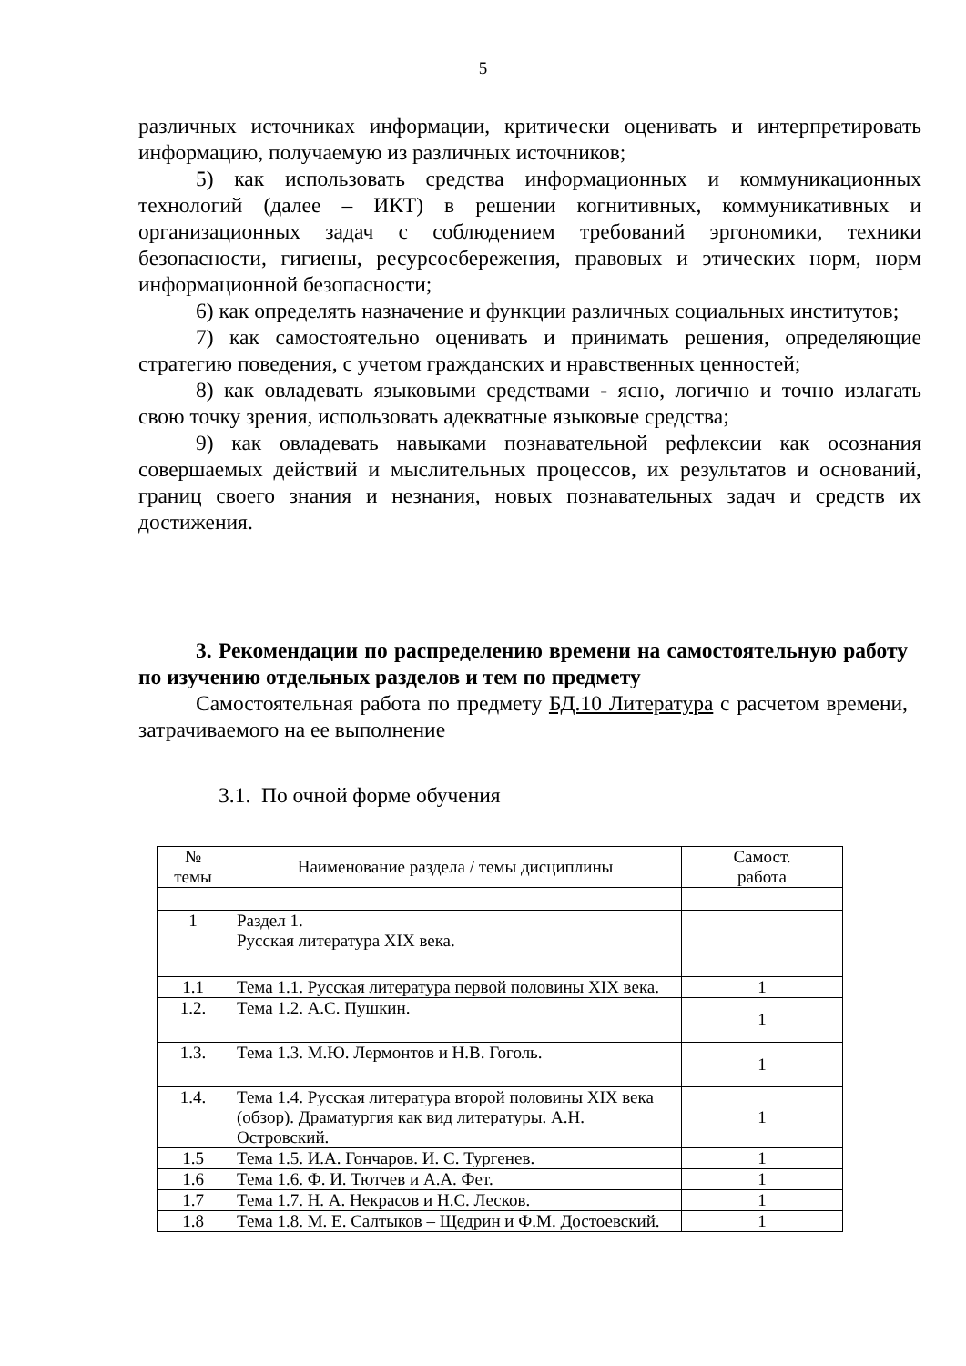5
различных источниках информации, критически оценивать и интерпретировать информацию, получаемую из различных источников;
5) как использовать средства информационных и коммуникационных технологий (далее – ИКТ) в решении когнитивных, коммуникативных и организационных задач с соблюдением требований эргономики, техники безопасности, гигиены, ресурсосбережения, правовых и этических норм, норм информационной безопасности;
6) как определять назначение и функции различных социальных институтов;
7) как самостоятельно оценивать и принимать решения, определяющие стратегию поведения, с учетом гражданских и нравственных ценностей;
8) как овладевать языковыми средствами - ясно, логично и точно излагать свою точку зрения, использовать адекватные языковые средства;
9) как овладевать навыками познавательной рефлексии как осознания совершаемых действий и мыслительных процессов, их результатов и оснований, границ своего знания и незнания, новых познавательных задач и средств их достижения.
3. Рекомендации по распределению времени на самостоятельную работу по изучению отдельных разделов и тем по предмету
Самостоятельная работа по предмету БД.10 Литература с расчетом времени, затрачиваемого на ее выполнение
3.1. По очной форме обучения
| № темы | Наименование раздела / темы дисциплины | Самост. работа |
| --- | --- | --- |
| 1 | Раздел 1. Русская литература XIX века. | |
| 1.1 | Тема 1.1. Русская литература первой половины XIX века. | 1 |
| 1.2. | Тема 1.2. А.С. Пушкин. | 1 |
| 1.3. | Тема 1.3. М.Ю. Лермонтов и Н.В. Гоголь. | 1 |
| 1.4. | Тема 1.4. Русская литература второй половины XIX века (обзор). Драматургия как вид литературы. А.Н. Островский. | 1 |
| 1.5 | Тема 1.5. И.А. Гончаров. И. С. Тургенев. | 1 |
| 1.6 | Тема 1.6. Ф. И. Тютчев и А.А. Фет. | 1 |
| 1.7 | Тема 1.7. Н. А. Некрасов и Н.С. Лесков. | 1 |
| 1.8 | Тема 1.8. М. Е. Салтыков – Щедрин и Ф.М. Достоевский. | 1 |